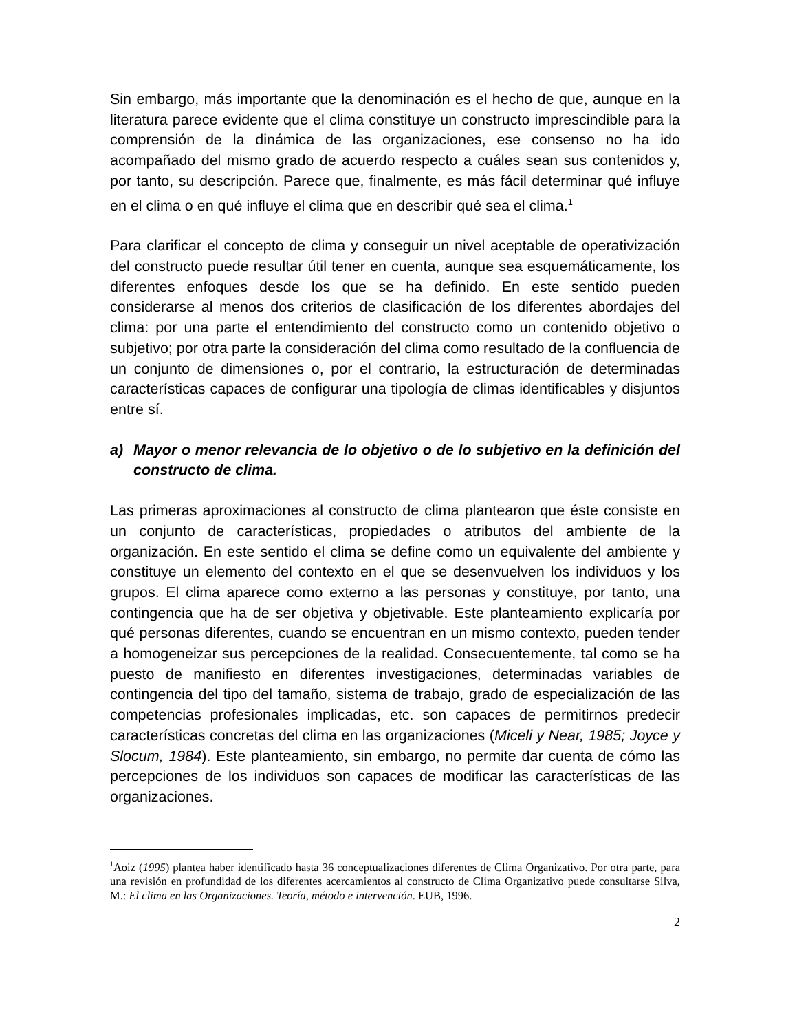Sin embargo, más importante que la denominación es el hecho de que, aunque en la literatura parece evidente que el clima constituye un constructo imprescindible para la comprensión de la dinámica de las organizaciones, ese consenso no ha ido acompañado del mismo grado de acuerdo respecto a cuáles sean sus contenidos y, por tanto, su descripción. Parece que, finalmente, es más fácil determinar qué influye en el clima o en qué influye el clima que en describir qué sea el clima.<sup>1</sup>
Para clarificar el concepto de clima y conseguir un nivel aceptable de operativización del constructo puede resultar útil tener en cuenta, aunque sea esquemáticamente, los diferentes enfoques desde los que se ha definido. En este sentido pueden considerarse al menos dos criterios de clasificación de los diferentes abordajes del clima: por una parte el entendimiento del constructo como un contenido objetivo o subjetivo; por otra parte la consideración del clima como resultado de la confluencia de un conjunto de dimensiones o, por el contrario, la estructuración de determinadas características capaces de configurar una tipología de climas identificables y disjuntos entre sí.
a) Mayor o menor relevancia de lo objetivo o de lo subjetivo en la definición del constructo de clima.
Las primeras aproximaciones al constructo de clima plantearon que éste consiste en un conjunto de características, propiedades o atributos del ambiente de la organización. En este sentido el clima se define como un equivalente del ambiente y constituye un elemento del contexto en el que se desenvuelven los individuos y los grupos. El clima aparece como externo a las personas y constituye, por tanto, una contingencia que ha de ser objetiva y objetivable. Este planteamiento explicaría por qué personas diferentes, cuando se encuentran en un mismo contexto, pueden tender a homogeneizar sus percepciones de la realidad. Consecuentemente, tal como se ha puesto de manifiesto en diferentes investigaciones, determinadas variables de contingencia del tipo del tamaño, sistema de trabajo, grado de especialización de las competencias profesionales implicadas, etc. son capaces de permitirnos predecir características concretas del clima en las organizaciones (Miceli y Near, 1985; Joyce y Slocum, 1984). Este planteamiento, sin embargo, no permite dar cuenta de cómo las percepciones de los individuos son capaces de modificar las características de las organizaciones.
<sup>1</sup> Aoiz (1995) plantea haber identificado hasta 36 conceptualizaciones diferentes de Clima Organizativo. Por otra parte, para una revisión en profundidad de los diferentes acercamientos al constructo de Clima Organizativo puede consultarse Silva, M.: El clima en las Organizaciones. Teoría, método e intervención. EUB, 1996.
2